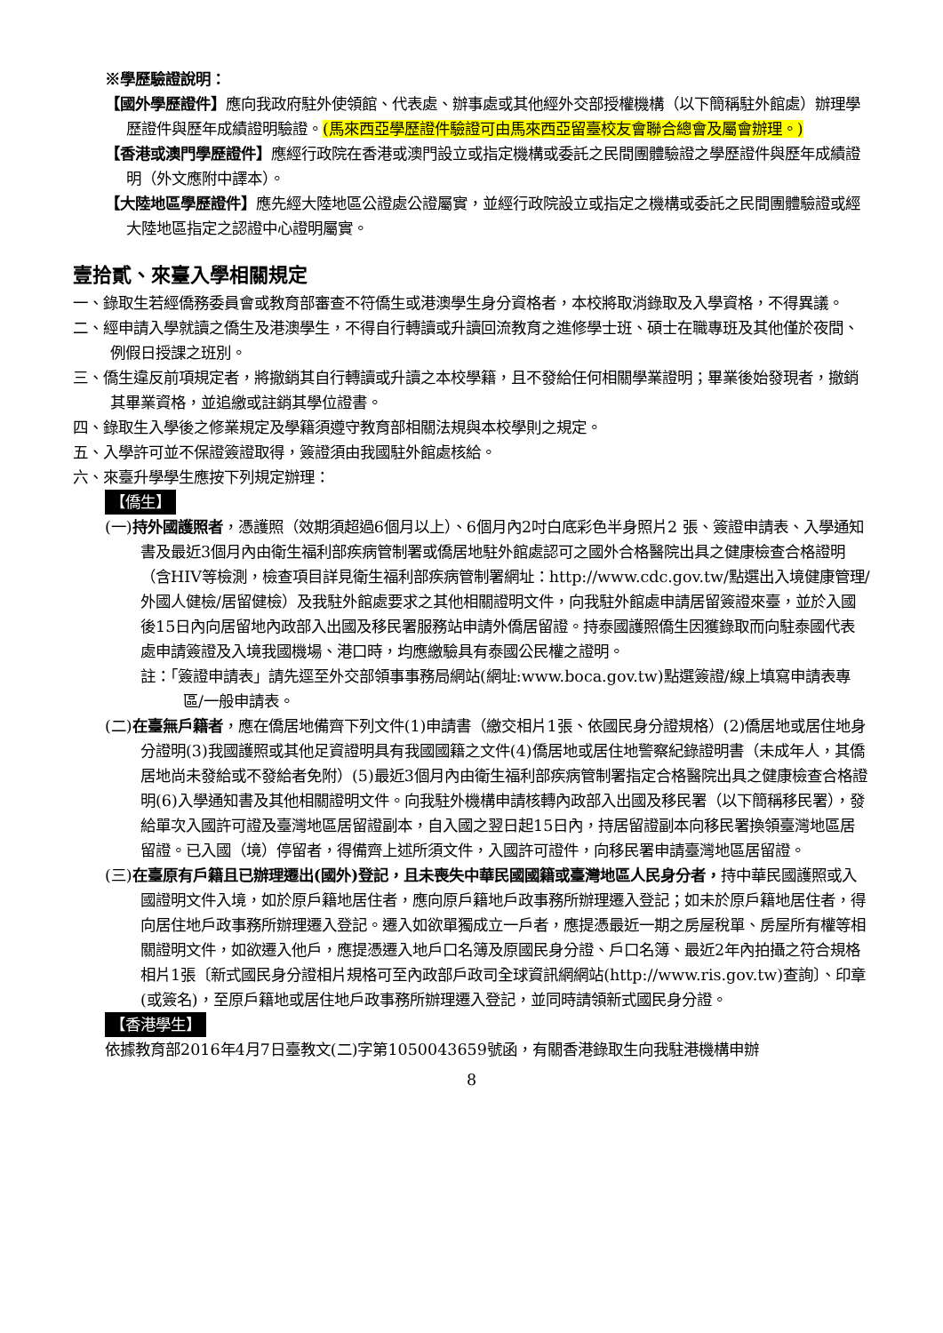※學歷驗證說明：
【國外學歷證件】應向我政府駐外使領館、代表處、辦事處或其他經外交部授權機構（以下簡稱駐外館處）辦理學歷證件與歷年成績證明驗證。(馬來西亞學歷證件驗證可由馬來西亞留臺校友會聯合總會及屬會辦理。)
【香港或澳門學歷證件】應經行政院在香港或澳門設立或指定機構或委託之民間團體驗證之學歷證件與歷年成績證明（外文應附中譯本）。
【大陸地區學歷證件】應先經大陸地區公證處公證屬實，並經行政院設立或指定之機構或委託之民間團體驗證或經大陸地區指定之認證中心證明屬實。
壹拾貳、來臺入學相關規定
一、錄取生若經僑務委員會或教育部審查不符僑生或港澳學生身分資格者，本校將取消錄取及入學資格，不得異議。
二、經申請入學就讀之僑生及港澳學生，不得自行轉讀或升讀回流教育之進修學士班、碩士在職專班及其他僅於夜間、例假日授課之班別。
三、僑生違反前項規定者，將撤銷其自行轉讀或升讀之本校學籍，且不發給任何相關學業證明；畢業後始發現者，撤銷其畢業資格，並追繳或註銷其學位證書。
四、錄取生入學後之修業規定及學籍須遵守教育部相關法規與本校學則之規定。
五、入學許可並不保證簽證取得，簽證須由我國駐外館處核給。
六、來臺升學學生應按下列規定辦理：
【僑生】
(一)持外國護照者，憑護照（效期須超過6個月以上）、6個月內2吋白底彩色半身照片2 張、簽證申請表、入學通知書及最近3個月內由衛生福利部疾病管制署或僑居地駐外館處認可之國外合格醫院出具之健康檢查合格證明（含HIV等檢測，檢查項目詳見衛生福利部疾病管制署網址：http://www.cdc.gov.tw/點選出入境健康管理/外國人健檢/居留健檢）及我駐外館處要求之其他相關證明文件，向我駐外館處申請居留簽證來臺，並於入國後15日內向居留地內政部入出國及移民署服務站申請外僑居留證。持泰國護照僑生因獲錄取而向駐泰國代表處申請簽證及入境我國機場、港口時，均應繳驗具有泰國公民權之證明。
註：「簽證申請表」請先逕至外交部領事事務局網站(網址:www.boca.gov.tw)點選簽證/線上填寫申請表專區/一般申請表。
(二)在臺無戶籍者，應在僑居地備齊下列文件(1)申請書（繳交相片1張、依國民身分證規格）(2)僑居地或居住地身分證明(3)我國護照或其他足資證明具有我國國籍之文件(4)僑居地或居住地警察紀錄證明書（未成年人，其僑居地尚未發給或不發給者免附）(5)最近3個月內由衛生福利部疾病管制署指定合格醫院出具之健康檢查合格證明(6)入學通知書及其他相關證明文件。向我駐外機構申請核轉內政部入出國及移民署（以下簡稱移民署），發給單次入國許可證及臺灣地區居留證副本，自入國之翌日起15日內，持居留證副本向移民署換領臺灣地區居留證。已入國（境）停留者，得備齊上述所須文件，入國許可證件，向移民署申請臺灣地區居留證。
(三)在臺原有戶籍且已辦理遷出(國外)登記，且未喪失中華民國國籍或臺灣地區人民身分者，持中華民國護照或入國證明文件入境，如於原戶籍地居住者，應向原戶籍地戶政事務所辦理遷入登記；如未於原戶籍地居住者，得向居住地戶政事務所辦理遷入登記。遷入如欲單獨成立一戶者，應提憑最近一期之房屋稅單、房屋所有權等相關證明文件，如欲遷入他戶，應提憑遷入地戶口名簿及原國民身分證、戶口名簿、最近2年內拍攝之符合規格相片1張〔新式國民身分證相片規格可至內政部戶政司全球資訊網網站(http://www.ris.gov.tw)查詢〕、印章(或簽名)，至原戶籍地或居住地戶政事務所辦理遷入登記，並同時請領新式國民身分證。
【香港學生】
依據教育部2016年4月7日臺教文(二)字第1050043659號函，有關香港錄取生向我駐港機構申辦
8